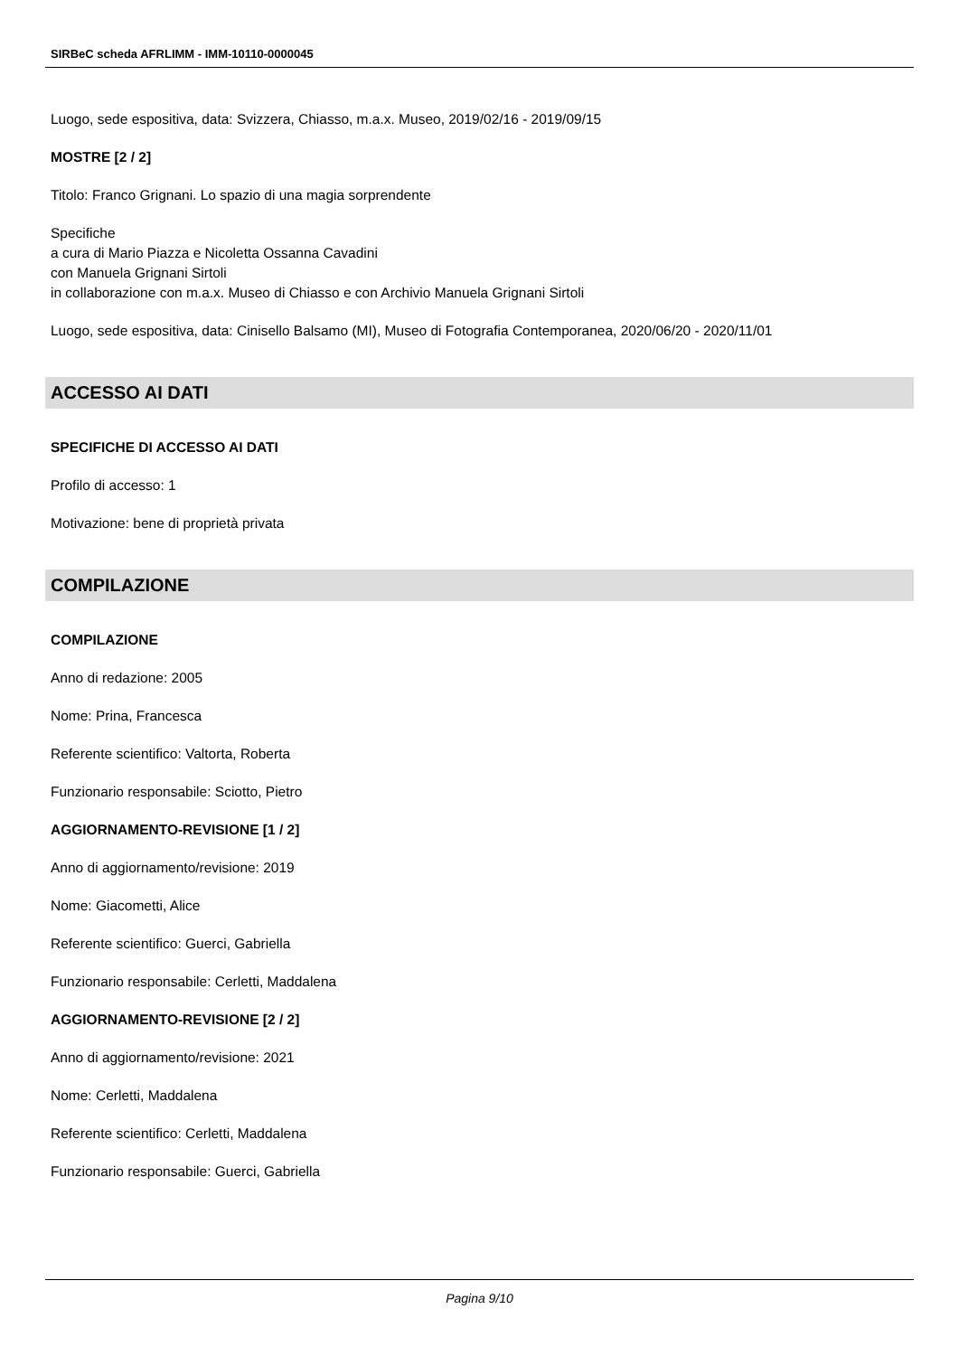SIRBeC scheda AFRLIMM - IMM-10110-0000045
Luogo, sede espositiva, data: Svizzera, Chiasso, m.a.x. Museo, 2019/02/16 - 2019/09/15
MOSTRE [2 / 2]
Titolo: Franco Grignani. Lo spazio di una magia sorprendente
Specifiche
a cura di Mario Piazza e Nicoletta Ossanna Cavadini
con Manuela Grignani Sirtoli
in collaborazione con m.a.x. Museo di Chiasso e con Archivio Manuela Grignani Sirtoli
Luogo, sede espositiva, data: Cinisello Balsamo (MI), Museo di Fotografia Contemporanea, 2020/06/20 - 2020/11/01
ACCESSO AI DATI
SPECIFICHE DI ACCESSO AI DATI
Profilo di accesso: 1
Motivazione: bene di proprietà privata
COMPILAZIONE
COMPILAZIONE
Anno di redazione: 2005
Nome: Prina, Francesca
Referente scientifico: Valtorta, Roberta
Funzionario responsabile: Sciotto, Pietro
AGGIORNAMENTO-REVISIONE [1 / 2]
Anno di aggiornamento/revisione: 2019
Nome: Giacometti, Alice
Referente scientifico: Guerci, Gabriella
Funzionario responsabile: Cerletti, Maddalena
AGGIORNAMENTO-REVISIONE [2 / 2]
Anno di aggiornamento/revisione: 2021
Nome: Cerletti, Maddalena
Referente scientifico: Cerletti, Maddalena
Funzionario responsabile: Guerci, Gabriella
Pagina 9/10